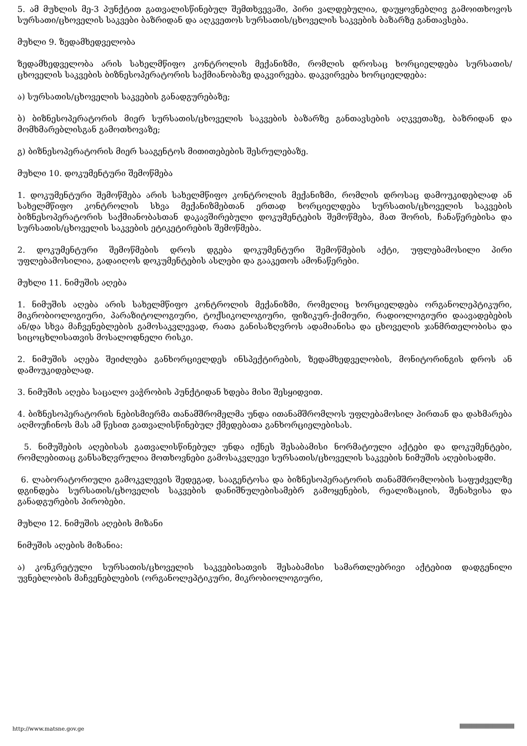5. ამ მუხლის მე-3 პუნქტით გათვალისწინებულ შემთხვევაში, პირი ვალდებულია, დაუყოვნებლივ გამოითხოვოს სურსათი/ცხოველის საკვები ბაზრიდან და აღკვეთოს სურსათის/ცხოველის საკვების ბაზარზე განთავსება.
მუხლი 9. ზედამხედველობა
ზედამხედველობა არის სახელმწიფო კონტროლის მექანიზმი, რომლის დროსაც ხორციელდება სურსათის/ცხოველის საკვების ბიზნესოპერატორის საქმიანობაზე დაკვირვება. დაკვირვება ხორციელდება:
ა) სურსათის/ცხოველის საკვების განადგურებაზე;
ბ) ბიზნესოპერატორის მიერ სურსათის/ცხოველის საკვების ბაზარზე განთავსების აღკვეთაზე, ბაზრიდან და მომხმარებლისგან გამოთხოვაზე;
გ) ბიზნესოპერატორის მიერ სააგენტოს მითითებების შესრულებაზე.
მუხლი 10. დოკუმენტური შემოწმება
1. დოკუმენტური შემოწმება არის სახელმწიფო კონტროლის მექანიზმი, რომლის დროსაც დამოუკიდებლად ან სახელმწიფო კონტროლის სხვა მექანიზმებთან ერთად ხორციელდება სურსათის/ცხოველის საკვების ბიზნესოპერატორის საქმიანობასთან დაკავშირებული დოკუმენტების შემოწმება, მათ შორის, ჩანაწერებისა და სურსათის/ცხოველის საკვების ეტიკეტირების შემოწმება.
2. დოკუმენტური შემოწმების დროს დგება დოკუმენტური შემოწმების აქტი, უფლებამოსილი პირი უფლებამოსილია, გადაიღოს დოკუმენტების ასლები და გააკეთოს ამონაწერები.
მუხლი 11. ნიმუშის აღება
1. ნიმუშის აღება არის სახელმწიფო კონტროლის მექანიზმი, რომელიც ხორციელდება ორგანოლეპტიკური, მიკრობიოლოგიური, პარაზიტოლოგიური, ტოქსიკოლოგიური, ფიზიკურ-ქიმიური, რადიოლოგიური დაავადებების ან/და სხვა მაჩვენებლების გამოსაკვლევად, რათა განისაზღვროს ადამიანისა და ცხოველის ჯანმრთელობისა და სიცოცხლისათვის მოსალოდნელი რისკი.
2. ნიმუშის აღება შეიძლება განხორციელდეს ინსპექტირების, ზედამხედველობის, მონიტორინგის დროს ან დამოუკიდებლად.
3. ნიმუშის აღება საცალო ვაჭრობის პუნქტიდან ხდება მისი შესყიდვით.
4. ბიზნესოპერატორის ნებისმიერმა თანამშრომელმა უნდა ითანამშრომლოს უფლებამოსილ პირთან და დახმარება აღმოუჩინოს მას ამ წესით გათვალისწინებულ ქმედებათა განხორციელებისას.
5. ნიმუშების აღებისას გათვალისწინებულ უნდა იქნეს შესაბამისი ნორმატიული აქტები და დოკუმენტები, რომლებითაც განსაზღვრულია მოთხოვნები გამოსაკვლევი სურსათის/ცხოველის საკვების ნიმუშის აღებისადმი.
6. ლაბორატორიული გამოკვლევის შედეგად, სააგენტოსა და ბიზნესოპერატორის თანამშრომლობის საფუძველზე დგინდება სურსათის/ცხოველის საკვების დანიშნულებისამებრ გამოყენების, რეალიზაციის, შენახვისა და განადგურების პირობები.
მუხლი 12. ნიმუშის აღების მიზანი
ნიმუშის აღების მიზანია:
ა) კონკრეტული სურსათის/ცხოველის საკვებისათვის შესაბამისი სამართლებრივი აქტებით დადგენილი უვნებლობის მაჩვენებლების (ორგანოლეპტიკური, მიკრობიოლოგიური,
http://www.matsne.gov.ge